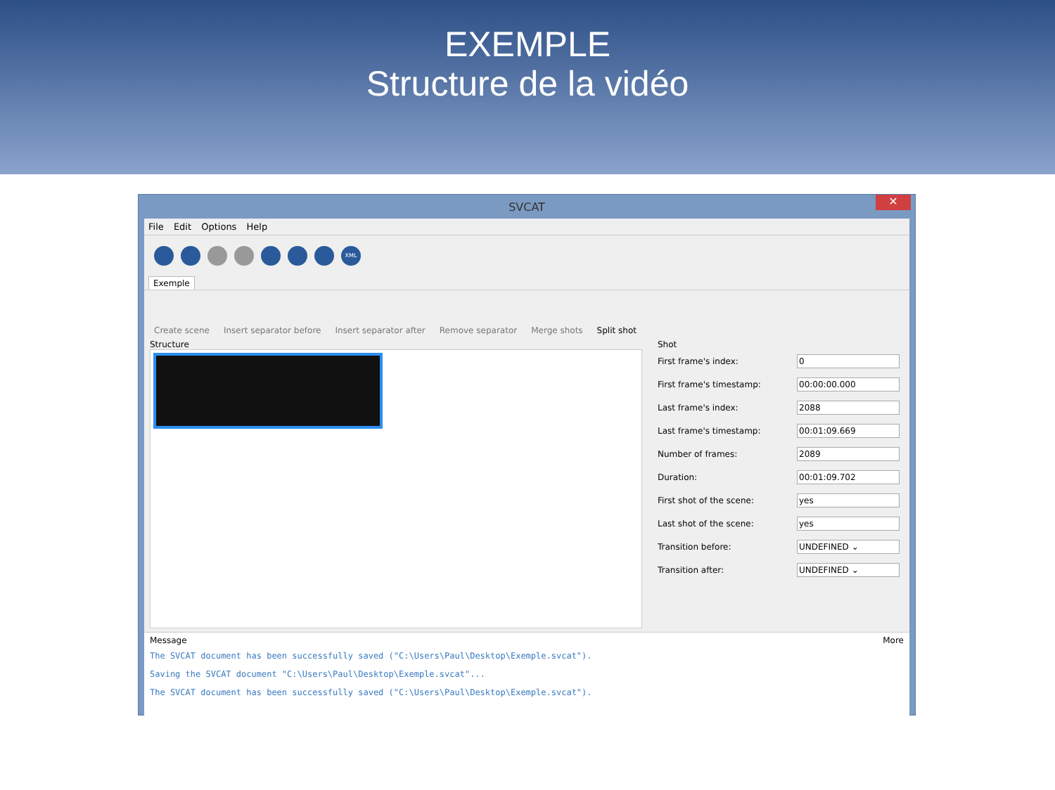EXEMPLE
Structure de la vidéo
SVCAT
✕
File Edit Options Help
XML
Exemple
Create scene Insert separator before Insert separator after Remove separator Merge shots Split shot
Structure Shot
First frame's index: 0
First frame's timestamp: 00:00:00.000
Last frame's index: 2088
Last frame's timestamp: 00:01:09.669
Number of frames: 2089
Duration: 00:01:09.702
First shot of the scene: yes
Last shot of the scene: yes
Transition before: UNDEFINED ⌄
Transition after: UNDEFINED ⌄
Message More
The SVCAT document has been successfully saved ("C:\Users\Paul\Desktop\Exemple.svcat").
Saving the SVCAT document "C:\Users\Paul\Desktop\Exemple.svcat"...
The SVCAT document has been successfully saved ("C:\Users\Paul\Desktop\Exemple.svcat").